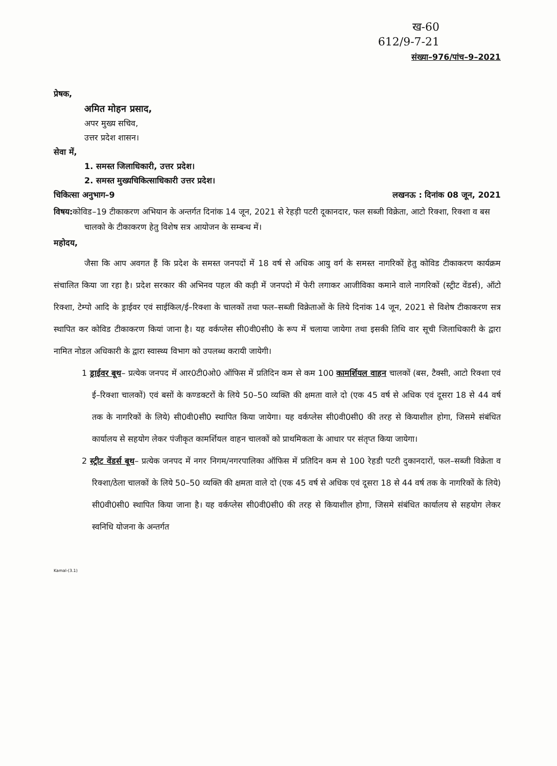ख-60
612/9-7-21
संख्या–976/पांच–9–2021
प्रेषक,
अमित मोहन प्रसाद,
अपर मुख्य सचिव,
उत्तर प्रदेश शासन।
सेवा में,
1. समस्त जिलाधिकारी, उत्तर प्रदेश।
2. समस्त मुख्यचिकित्साधिकारी उत्तर प्रदेश।
चिकित्सा अनुभाग–9 लखनऊ : दिनांक 08 जून, 2021
विषय: कोविड–19 टीकाकरण अभियान के अन्तर्गत दिनांक 14 जून, 2021 से रेहड़ी पटरी दूकानदार, फल सब्जी विक्रेता, आटो रिक्शा, रिक्शा व बस चालको के टीकाकरण हेतु विशेष सत्र आयोजन के सम्बन्ध में।
महोदय,
जैसा कि आप अवगत हैं कि प्रदेश के समस्त जनपदों में 18 वर्ष से अधिक आयु वर्ग के समस्त नागरिकों हेतु कोविड टीकाकरण कार्यक्रम संचालित किया जा रहा है। प्रदेश सरकार की अभिनव पहल की कड़ी में जनपदो में फेरी लगाकर आजीविका कमाने वाले नागरिकों (स्ट्रीट वेंडर्स), ऑटो रिक्शा, टेम्पो आदि के ड्राईवर एवं साईकिल/ई–रिक्शा के चालकों तथा फल–सब्जी विक्रेताओं के लिये दिनांक 14 जून, 2021 से विशेष टीकाकरण सत्र स्थापित कर कोविड टीकाकरण कियां जाना है। यह वर्कप्लेस सी0वी0सी0 के रूप में चलाया जायेगा तथा इसकी तिथि वार सूची जिलाधिकारी के द्वारा नामित नोडल अधिकारी के द्वारा स्वास्थ्य विभाग को उपलब्ध करायी जायेगी।
1 ड्राईवर बूथ– प्रत्येक जनपद में आर0टी0ओ0 ऑफिस में प्रतिदिन कम से कम 100 कामर्शियल वाहन चालकों (बस, टैक्सी, आटो रिक्शा एवं ई–रिक्शा चालकों) एवं बसों के कण्डक्टरों के लिये 50–50 व्यक्ति की क्षमता वाले दो (एक 45 वर्ष से अधिक एवं दूसरा 18 से 44 वर्ष तक के नागरिकों के लिये) सी0वी0सी0 स्थापित किया जायेगा। यह वर्कप्लेस सी0वी0सी0 की तरह से कियाशील होगा, जिसमे संबंधित कार्यालय से सहयोग लेकर पंजीकृत कामर्शियल वाहन चालकों को प्राथमिकता के आधार पर संतृप्त किया जायेगा।
2 स्ट्रीट वेंडर्स बूथ– प्रत्येक जनपद में नगर निगम/नगरपालिका ऑफिस में प्रतिदिन कम से 100 रेहडी पटरी दुकानदारों, फल–सब्जी विक्रेता व रिक्शा/ठेला चालकों के लिये 50–50 व्यक्ति की क्षमता वाले दो (एक 45 वर्ष से अधिक एवं दूसरा 18 से 44 वर्ष तक के नागरिकों के लिये) सी0वी0सी0 स्थापित किया जाना है। यह वर्कप्लेस सी0वी0सी0 की तरह से कियाशील होगा, जिसमे संबंधित कार्यालय से सहयोग लेकर स्वनिधि योजना के अन्तर्गत
Kamal-(3.1)